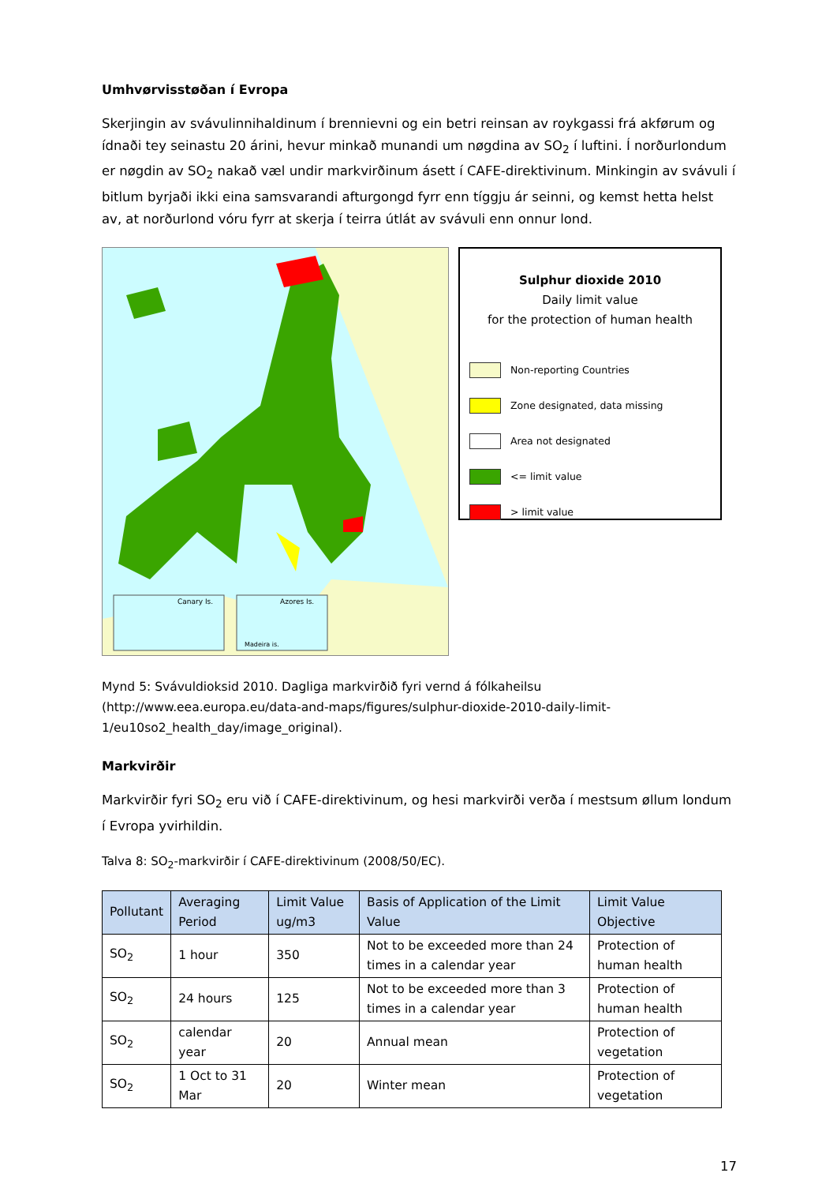Umhvørvisstøðan í Evropa
Skerjingin av svávulinnihaldinum í brennievni og ein betri reinsan av roykgassi frá akførum og ídnaði tey seinastu 20 árini, hevur minkað munandi um nøgdina av SO<sub>2</sub> í luftini. Í norðurlondum er nøgdin av SO<sub>2</sub> nakað væl undir markvirðinum ásett í CAFE-direktivinum. Minkingin av svávuli í bitlum byrjaði ikki eina samsvarandi afturgongd fyrr enn tíggju ár seinni, og kemst hetta helst av, at norðurlond vóru fyrr at skerja í teirra útlát av svávuli enn onnur lond.
Canary Is.
Azores Is.
Madeira is.
Sulphur dioxide 2010
Daily limit value
for the protection of human health
Non-reporting Countries
Zone designated, data missing
Area not designated
<= limit value
> limit value
Mynd 5: Svávuldioksid 2010. Dagliga markvirðið fyri vernd á fólkaheilsu (http://www.eea.europa.eu/data-and-maps/figures/sulphur-dioxide-2010-daily-limit-1/eu10so2_health_day/image_original).
Markvirðir
Markvirðir fyri SO<sub>2</sub> eru við í CAFE-direktivinum, og hesi markvirði verða í mestsum øllum londum í Evropa yvirhildin.
Talva 8: SO<sub>2</sub>-markvirðir í CAFE-direktivinum (2008/50/EC).
| Pollutant | Averaging Period | Limit Value ug/m3 | Basis of Application of the Limit Value | Limit Value Objective |
| --- | --- | --- | --- | --- |
| SO<sub>2</sub> | 1 hour | 350 | Not to be exceeded more than 24 times in a calendar year | Protection of human health |
| SO<sub>2</sub> | 24 hours | 125 | Not to be exceeded more than 3 times in a calendar year | Protection of human health |
| SO<sub>2</sub> | calendar year | 20 | Annual mean | Protection of vegetation |
| SO<sub>2</sub> | 1 Oct to 31 Mar | 20 | Winter mean | Protection of vegetation |
17